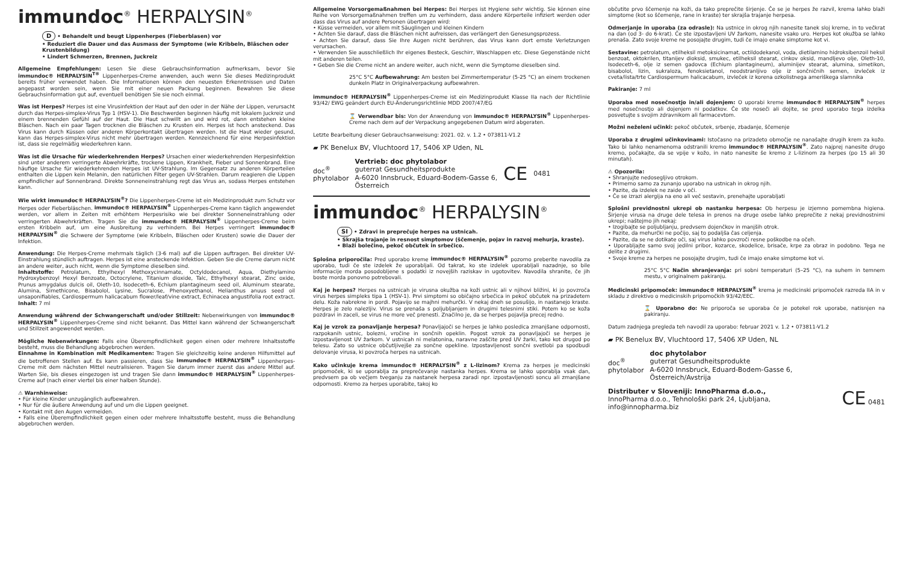immundoc<sup>®</sup> HERPALYSIN<sup>®</sup>
D • Behandelt und beugt Lippenherpes (Fieberblasen) vor
• Reduziert die Dauer und das Ausmass der Symptome (wie Kribbeln, Bläschen oder Krustenbildung)
• Lindert Schmerzen, Brennen, Juckreiz
Allgemeine Empfehlungen: Lesen Sie diese Gebrauchsinformation aufmerksam, bevor Sie immundoc® HERPALYSIN<sup>T®</sup> Lippenherpes-Creme anwenden, auch wenn Sie dieses Medizinprodukt bereits früher verwendet haben. Die Informationen können den neuesten Erkenntnissen und Daten angepasst worden sein, wenn Sie mit einer neuen Packung beginnen. Bewahren Sie diese Gebrauchsinformation gut auf, eventuell benötigen Sie sie noch einmal.
Was ist Herpes? Herpes ist eine Virusinfektion der Haut auf den oder in der Nähe der Lippen, verursacht durch das Herpes-simplex-Virus Typ 1 (HSV-1). Die Beschwerden beginnen häufig mit lokalem Juckreiz und einem brennenden Gefühl auf der Haut. Die Haut schwillt an und wird rot, dann entstehen kleine Bläschen. Nach ein paar Tagen trocknen die Bläschen zu Krusten ein. Herpes ist hoch ansteckend. Das Virus kann durch Küssen oder anderen Körperkontakt übertragen werden. Ist die Haut wieder gesund, kann das Herpes-simplex-Virus nicht mehr übertragen werden. Kennzeichnend für eine Herpesinfektion ist, dass sie regelmäßig wiederkehren kann.
Was ist die Ursache für wiederkehrenden Herpes? Ursachen einer wiederkehrenden Herpesinfektion sind unter anderem verringerte Abwehrkräfte, trockene Lippen, Krankheit, Fieber und Sonnenbrand. Eine häufige Ursache für wiederkehrenden Herpes ist UV-Strahlung. Im Gegensatz zu anderen Körperteilen enthalten die Lippen kein Melanin, den natürlichen Filter gegen UV-Strahlen. Darum reagieren die Lippen empfindlicher auf Sonnenbrand. Direkte Sonneneinstrahlung regt das Virus an, sodass Herpes entstehen kann.
Wie wirkt immundoc® HERPALYSIN<sup>®</sup>? Die Lippenherpes-Creme ist ein Medizinprodukt zum Schutz vor Herpes oder Fieberbläschen. immundoc® HERPALYSIN<sup>®</sup> Lippenherpes-Creme kann täglich angewendet werden, vor allem in Zeiten mit erhöhtem Herpesrisiko wie bei direkter Sonneneinstrahlung oder verringerten Abwehrkräften. Tragen Sie die immundoc® HERPALYSIN<sup>®</sup> Lippenherpes-Creme beim ersten Kribbeln auf, um eine Ausbreitung zu verhindern. Bei Herpes verringert immundoc® HERPALYSIN<sup>®</sup> die Schwere der Symptome (wie Kribbeln, Bläschen oder Krusten) sowie die Dauer der Infektion.
Anwendung: Die Herpes-Creme mehrmals täglich (3-6 mal) auf die Lippen auftragen. Bei direkter UV-Einstrahlung stündlich auftragen. Herpes ist eine ansteckende Infektion. Geben Sie die Creme darum nicht an andere weiter, auch nicht, wenn die Symptome dieselben sind.
Inhaltstoffe: Petrolatum, Ethylhexyl Methoxycinnamate, Octyldodecanol, Aqua, Diethylamino Hydroxybenzoyl Hexyl Benzoate, Octocrylene, Titanium dioxide, Talc, Ethylhexyl stearat, Zinc oxide, Prunus amygdalus dulcis oil, Oleth-10, Isodeceth-6, Echium plantagineum seed oil, Aluminum stearate, Alumina, Simethicone, Bisabolol, Lysine, Sucralose, Phenoxyethanol, Helianthus anuus seed oil unsaponifiables, Cardiospermum halicacabum flower/leaf/vine extract, Echinacea angustifolia root extract.
Inhalt: 7 ml
Anwendung während der Schwangerschaft und/oder Stillzeit: Nebenwirkungen von immundoc® HERPALYSIN<sup>®</sup> Lippenherpes-Creme sind nicht bekannt. Das Mittel kann während der Schwangerschaft und Stillzeit angewendet werden.
Mögliche Nebenwirkungen: Falls eine Überempfindlichkeit gegen einen oder mehrere Inhaltsstoffe besteht, muss die Behandlung abgebrochen werden.
Einnahme in Kombination mit Medikamenten: Tragen Sie gleichzeitig keine anderen Hilfsmittel auf die betroffenen Stellen auf. Es kann passieren, dass Sie immundoc® HERPALYSIN<sup>®</sup> Lippenherpes-Creme mit dem nächsten Mittel neutralisieren. Tragen Sie darum immer zuerst das andere Mittel auf. Warten Sie, bis dieses eingezogen ist und tragen Sie dann immundoc® HERPALYSIN<sup>®</sup> Lippenherpes-Creme auf (nach einer viertel bis einer halben Stunde).
⚠ Warnhinweise:
• Für kleine Kinder unzugänglich aufbewahren.
• Nur für die äußere Anwendung auf und um die Lippen geeignet.
• Kontakt mit den Augen vermeiden.
• Falls eine Überempfindlichkeit gegen einen oder mehrere Inhaltsstoffe besteht, muss die Behandlung abgebrochen werden.
Allgemeine Vorsorgemaßnahmen bei Herpes: Bei Herpes ist Hygiene sehr wichtig. Sie können eine Reihe von Vorsorgemaßnahmen treffen um zu verhindern, dass andere Körperteile infiziert werden oder dass das Virus auf andere Personen übertragen wird:
• Küsse vermeiden, vor allem mit Säuglingen und kleinen Kindern
• Achten Sie darauf, dass die Bläschen nicht aufreissen, das verlängert den Genesungsprozess.
• Achten Sie darauf, dass Sie Ihre Augen nicht berühren, das Virus kann dort ernste Verletzungen verursachen.
• Verwenden Sie ausschließlich Ihr eigenes Besteck, Geschirr, Waschlappen etc. Diese Gegenstände nicht mit anderen teilen.
• Geben Sie die Creme nicht an andere weiter, auch nicht, wenn die Symptome dieselben sind.
25°C 5°C Aufbewahrung: Am besten bei Zimmertemperatur (5-25 °C) an einem trockenen dunkeln Platz in Originalverpackung aufbewahren.
immundoc® HERPALYSIN<sup>®</sup> Lippenherpes-Creme ist ein Medizinprodukt Klasse IIa nach der Richtlinie 93/42/ EWG geändert durch EU-Änderungsrichtlinie MDD 2007/47/EG
⌛ Verwendbar bis: Von der Anwendung von immundoc® HERPALYSIN<sup>®</sup> Lippenherpes-Creme nach dem auf der Verpackung angegebenen Datum wird abgeraten.
Letzte Bearbeitung dieser Gebrauchsanweisung: 2021. 02. v. 1.2 • 073811-V1.2
▰ PK Benelux BV, Vluchtoord 17, 5406 XP Uden, NL
doc<sup>®</sup>
phytolabor Vertrieb: doc phytolabor
guterrat Gesundheitsprodukte
A-6020 Innsbruck, Eduard-Bodem-Gasse 6,
Österreich CE 0481
immundoc<sup>®</sup> HERPALYSIN<sup>®</sup>
SI • Zdravi in preprečuje herpes na ustnicah.
• Skrajša trajanje in resnost simptomov (ščemenje, pojav in razvoj mehurja, kraste).
• Blaži bolečino, pekoč občutek in srbečico.
Splošna priporočila: Pred uporabo kreme immundoc® HERPALYSIN<sup>®</sup> pozorno preberite navodila za uporabo, tudi če ste izdelek že uporabljali. Od takrat, ko ste izdelek uporabljali nazadnje, so bile informacije morda posodobljene s podatki iz novejših raziskav in ugotovitev. Navodila shranite, če jih boste morda ponovno potrebovali.
Kaj je herpes? Herpes na ustnicah je virusna okužba na koži ustnic ali v njihovi bližini, ki jo povzroča virus herpes simpleks tipa 1 (HSV-1). Prvi simptomi so običajno srbečica in pekoč občutek na prizadetem delu. Koža nabrekne in pordi. Pojavijo se majhni mehurčki. V nekaj dneh se posušijo, in nastanejo kraste. Herpes je zelo nalezljiv. Virus se prenaša s poljubljanjem in drugimi telesnimi stiki. Potem ko se koža pozdravi in zaceli, se virus ne more več prenesti. Značilno je, da se herpes pojavlja precej redno.
Kaj je vzrok za ponavljanje herpesa? Ponavljajoči se herpes je lahko posledica zmanjšane odpornosti, razpokanih ustnic, bolezni, vročine in sončnih opeklin. Pogost vzrok za ponavljajoči se herpes je izpostavljenost UV žarkom. V ustnicah ni melatonina, naravne zaščite pred UV žarki, tako kot drugod po telesu. Zato so ustnice občutljivejše za sončne opekline. Izpostavljenost sončni svetlobi pa spodbudi delovanje virusa, ki povzroča herpes na ustnicah.
Kako učinkuje krema immundoc® HERPALYSIN<sup>®</sup> z L-lizinom? Krema za herpes je medicinski pripomoček, ki se uporablja za preprečevanje nastanka herpes. Krema se lahko uporablja vsak dan, predvsem pa ob večjem tveganju za nastanek herpesa zaradi npr. izpostavljenosti soncu ali zmanjšane odpornosti. Kremo za herpes uporabite, takoj ko
občutite prvo ščemenje na koži, da tako preprečite širjenje. Če se je herpes že razvil, krema lahko blaži simptome (kot so ščemenje, rane in kraste) ter skrajša trajanje herpesa.
Odmerjanje in uporaba (za odrasle): Na ustnice in okrog njih nanesite tanek sloj kreme, in to večkrat na dan (od 3- do 6-krat). Če ste izpostavljeni UV žarkom, nanesite vsako uro. Herpes kot okužba se lahko prenaša. Zato svoje kreme ne posojajte drugim, tudi če imajo enake simptome kot vi.
Sestavine: petrolatum, etilheksil metoksicinamat, octildodekanol, voda, dietilamino hidroksibenzoil heksil benzoat, oktokrilen, titanijev dioksid, smukec, etilheksil stearat, cinkov oksid, mandljevo olje, Oleth-10, Isodeceth-6, olje iz semen gadovca (Echium plantagineum), aluminijev stearat, alumina, simetikon, bisabolol, lizin, sukraloza, fenoksietanol, neodstranljivo olje iz sončničnih semen, izvleček iz cveta/lista/trte Cardiospermum halicacabum, izvleček iz korena ozkolistnega ameriškega slamnika
Pakiranje: 7 ml
Uporaba med nosečnostjo in/ali dojenjem: O uporabi kreme immundoc® HERPALYSIN<sup>®</sup> herpes med nosečnostjo ali dojenjem ni podatkov. Če ste noseči ali dojite, se pred uporabo tega izdelka posvetujte s svojim zdravnikom ali farmacevtom.
Možni neželeni učinki: pekoč občutek, srbenje, zbadanje, ščemenje
Uporaba z drugimi učinkovinami: Istočasno na prizadeto območje ne nanašajte drugih krem za kožo. Tako bi lahko nenamenoma odstranili kremo immundoc® HERPALYSIN<sup>®</sup>. Zato najprej nanesite drugo kremo, počakajte, da se vpije v kožo, in nato nanesite še kremo z L-lizinom za herpes (po 15 ali 30 minutah).
⚠ Opozorila:
• Shranjujte nedosegljivo otrokom.
• Primerno samo za zunanjo uporabo na ustnicah in okrog njih.
• Pazite, da izdelek ne zaide v oči.
• Če se izrazi alergija na eno ali več sestavin, prenehajte uporabljati
Splošni previdnostni ukrepi ob nastanku herpesa: Ob herpesu je izjemno pomembna higiena. Širjenje virusa na druge dele telesa in prenos na druge osebe lahko preprečite z nekaj previdnostnimi ukrepi; naštejmo jih nekaj:
• Izogibajte se poljubljanju, predvsem dojenčkov in manjših otrok.
• Pazite, da mehurčki ne počijo, saj to podaljša čas celjenja.
• Pazite, da se ne dotikate oči, saj virus lahko povzroči resne poškodbe na očeh.
• Uporabljajte samo svoj jedilni pribor, kozarce, skodelice, brisače, krpe za obraz in podobno. Tega ne delite z drugimi.
• Svoje kreme za herpes ne posojajte drugim, tudi če imajo enake simptome kot vi.
25°C 5°C Način shranjevanja: pri sobni temperaturi (5–25 °C), na suhem in temnem mestu, v originalnem pakiranju.
Medicinski pripomoček: immundoc® HERPALYSIN<sup>®</sup> krema je medicinski pripomoček razreda IIA in v skladu z direktivo o medicinskih pripomočkih 93/42/EEC.
⌛ Uporabno do: Ne priporoča se uporaba če je potekel rok uporabe, natisnjen na pakiranju.
Datum zadnjega pregleda teh navodil za uporabo: februar 2021 v. 1.2 • 073811-V1.2
▰ PK Benelux BV, Vluchtoord 17, 5406 XP Uden, NL
doc<sup>®</sup>
phytolabor doc phytolabor
guterrat Gesundheitsprodukte
A-6020 Innsbruck, Eduard-Bodem-Gasse 6,
Österreich/Avstrija
Distributer v Sloveniji: InnoPharma d.o.o.,
InnoPharma d.o.o., Tehnološki park 24, Ljubljana,
info@innopharma.biz CE 0481